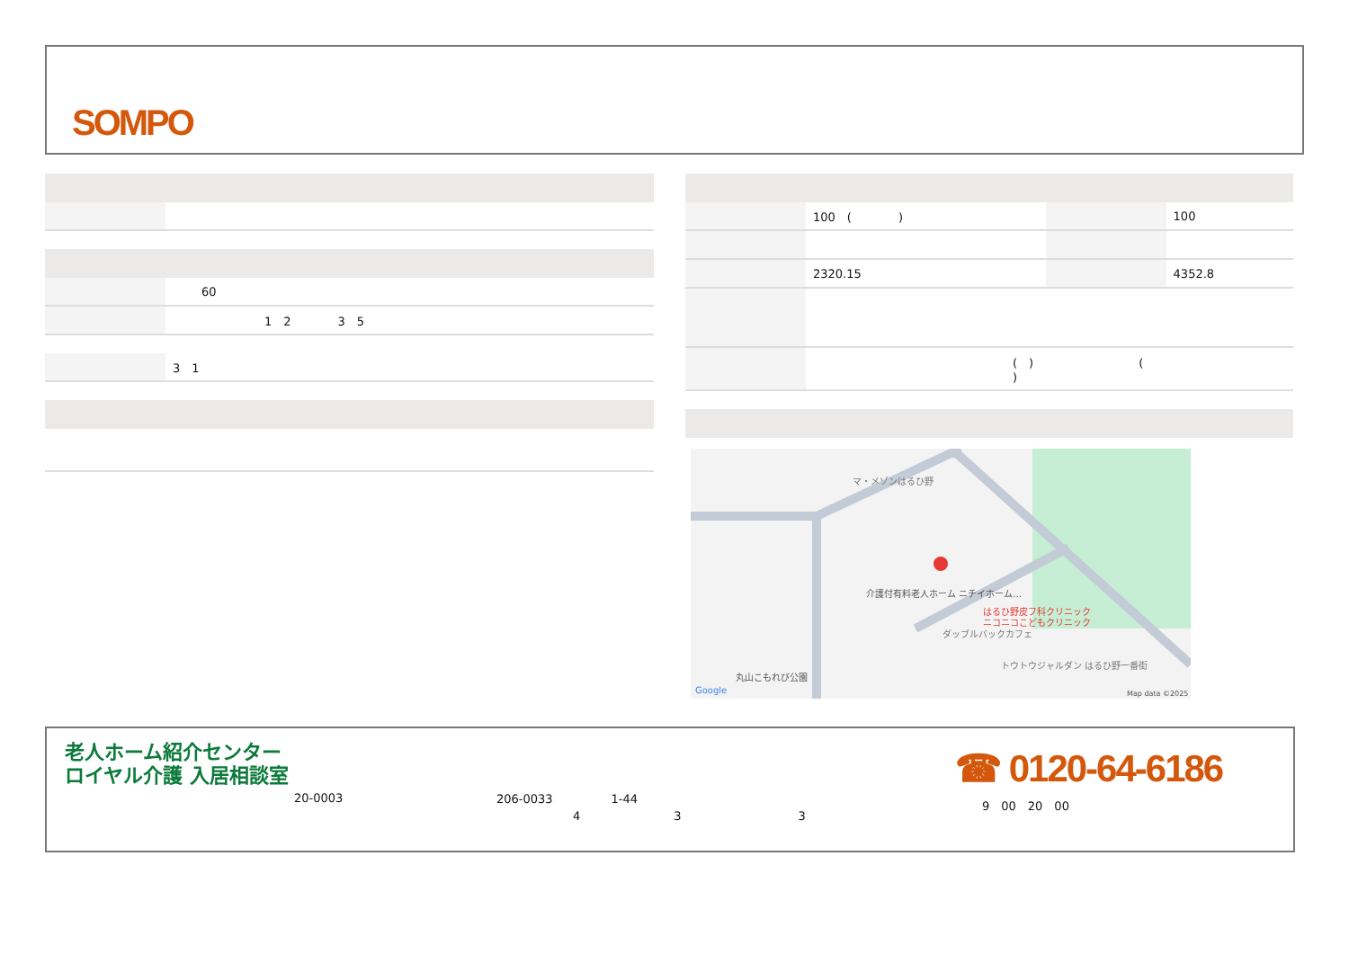SOMPO
| | 60 |
| | 1 2 3 5 |
| | 3 1 |
| | 100 ( ) | | 100 |
| | 2320.15 | | 4352.8 |
| | ( ) ( ) | | |
マ・メゾンはるひ野
介護付有料老人ホーム ニチイホーム…
はるひ野皮フ科クリニック
ニコニコこどもクリニック
ダッブルバックカフェ
トウトウジャルダン はるひ野一番街
丸山こもれび公園
Google
Map data ©2025
老人ホーム紹介センター
ロイヤル介護 入居相談室
20-0003
206-0033　　　　　1-44
4　　　　　　　　3　　　　　　　　　　3
☎ 0120-64-6186
9　00　20　00